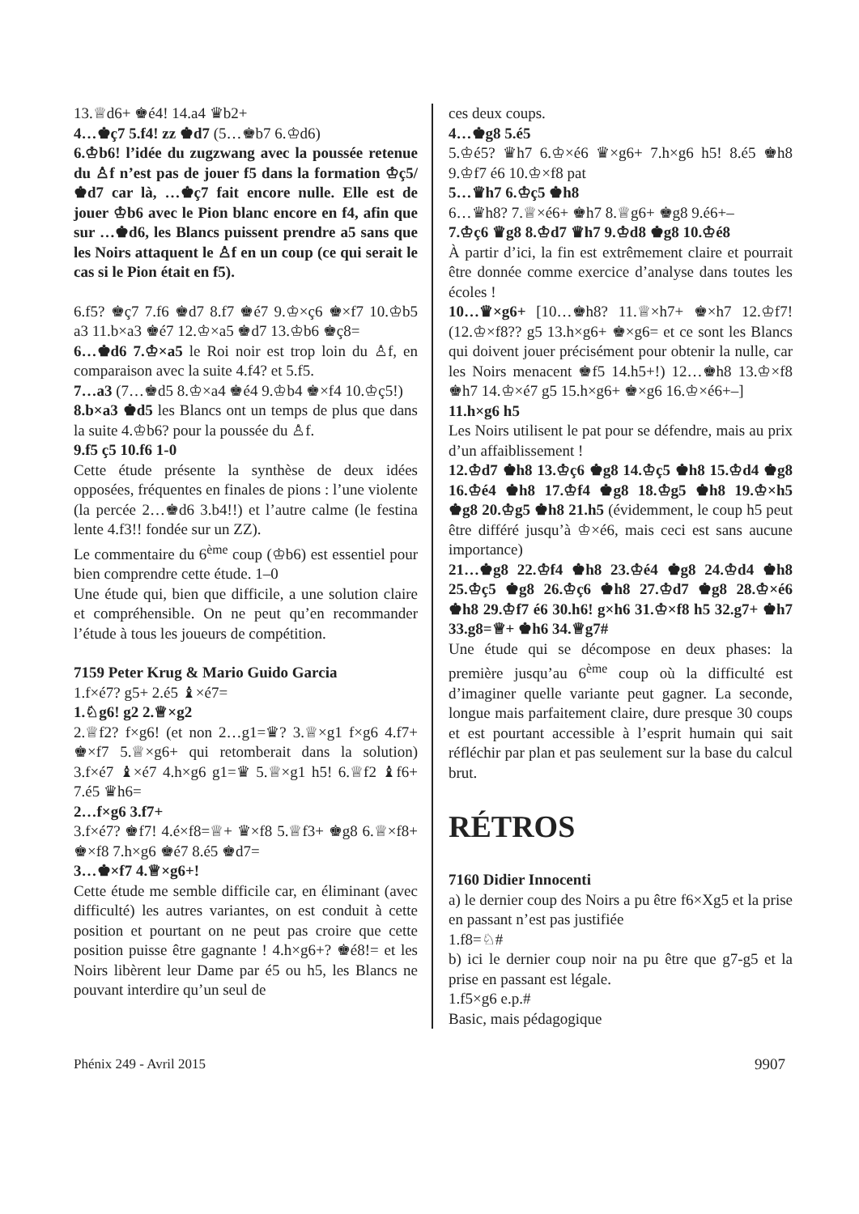13.♕d6+ ♚é4! 14.a4 ♛b2+
4…♚ç7 5.f4! zz ♚d7 (5…♚b7 6.♔d6)
6.♔b6! l’idée du zugzwang avec la poussée retenue du ♙f n’est pas de jouer f5 dans la formation ♔ç5/♚d7 car là, …♚ç7 fait encore nulle. Elle est de jouer ♔b6 avec le Pion blanc encore en f4, afin que sur …♚d6, les Blancs puissent prendre a5 sans que les Noirs attaquent le ♙f en un coup (ce qui serait le cas si le Pion était en f5).
6.f5? ♚ç7 7.f6 ♚d7 8.f7 ♚é7 9.♔×ç6 ♚×f7 10.♔b5 a3 11.b×a3 ♚é7 12.♔×a5 ♚d7 13.♔b6 ♚ç8=
6…♚d6 7.♔×a5 le Roi noir est trop loin du ♙f, en comparaison avec la suite 4.f4? et 5.f5.
7…a3 (7…♚d5 8.♔×a4 ♚é4 9.♔b4 ♚×f4 10.♔ç5!)
8.b×a3 ♚d5 les Blancs ont un temps de plus que dans la suite 4.♔b6? pour la poussée du ♙f.
9.f5 ç5 10.f6 1-0
Cette étude présente la synthèse de deux idées opposées, fréquentes en finales de pions : l’une violente (la percée 2…♚d6 3.b4!!) et l’autre calme (le festina lente 4.f3!! fondée sur un ZZ).
Le commentaire du 6<sup>ème</sup> coup (♔b6) est essentiel pour bien comprendre cette étude. 1–0
Une étude qui, bien que difficile, a une solution claire et compréhensible. On ne peut qu’en recommander l’étude à tous les joueurs de compétition.
7159 Peter Krug & Mario Guido Garcia
1.f×é7? g5+ 2.é5 ♝×é7=
1.♘g6! g2 2.♕×g2
2.♕f2? f×g6! (et non 2…g1=♛? 3.♕×g1 f×g6 4.f7+ ♚×f7 5.♕×g6+ qui retomberait dans la solution) 3.f×é7 ♝×é7 4.h×g6 g1=♛ 5.♕×g1 h5! 6.♕f2 ♝f6+ 7.é5 ♛h6=
2…f×g6 3.f7+
3.f×é7? ♚f7! 4.é×f8=♕+ ♛×f8 5.♕f3+ ♚g8 6.♕×f8+ ♚×f8 7.h×g6 ♚é7 8.é5 ♚d7=
3…♚×f7 4.♕×g6+!
Cette étude me semble difficile car, en éliminant (avec difficulté) les autres variantes, on est conduit à cette position et pourtant on ne peut pas croire que cette position puisse être gagnante ! 4.h×g6+? ♚é8!= et les Noirs libèrent leur Dame par é5 ou h5, les Blancs ne pouvant interdire qu’un seul de
ces deux coups.
4…♚g8 5.é5
5.♔é5? ♛h7 6.♔×é6 ♛×g6+ 7.h×g6 h5! 8.é5 ♚h8 9.♔f7 é6 10.♔×f8 pat
5…♛h7 6.♔ç5 ♚h8
6…♛h8? 7.♕×é6+ ♚h7 8.♕g6+ ♚g8 9.é6+–
7.♔ç6 ♛g8 8.♔d7 ♛h7 9.♔d8 ♚g8 10.♔é8
À partir d’ici, la fin est extrêmement claire et pourrait être donnée comme exercice d’analyse dans toutes les écoles !
10…♛×g6+ [10…♚h8? 11.♕×h7+ ♚×h7 12.♔f7! (12.♔×f8?? g5 13.h×g6+ ♚×g6= et ce sont les Blancs qui doivent jouer précisément pour obtenir la nulle, car les Noirs menacent ♚f5 14.h5+!) 12…♚h8 13.♔×f8 ♚h7 14.♔×é7 g5 15.h×g6+ ♚×g6 16.♔×é6+–]
11.h×g6 h5
Les Noirs utilisent le pat pour se défendre, mais au prix d’un affaiblissement !
12.♔d7 ♚h8 13.♔ç6 ♚g8 14.♔ç5 ♚h8 15.♔d4 ♚g8 16.♔é4 ♚h8 17.♔f4 ♚g8 18.♔g5 ♚h8 19.♔×h5 ♚g8 20.♔g5 ♚h8 21.h5 (évidemment, le coup h5 peut être différé jusqu’à ♔×é6, mais ceci est sans aucune importance)
21…♚g8 22.♔f4 ♚h8 23.♔é4 ♚g8 24.♔d4 ♚h8 25.♔ç5 ♚g8 26.♔ç6 ♚h8 27.♔d7 ♚g8 28.♔×é6 ♚h8 29.♔f7 é6 30.h6! g×h6 31.♔×f8 h5 32.g7+ ♚h7 33.g8=♕+ ♚h6 34.♕g7#
Une étude qui se décompose en deux phases: la première jusqu’au 6<sup>ème</sup> coup où la difficulté est d’imaginer quelle variante peut gagner. La seconde, longue mais parfaitement claire, dure presque 30 coups et est pourtant accessible à l’esprit humain qui sait réfléchir par plan et pas seulement sur la base du calcul brut.
RÉTROS
7160 Didier Innocenti
a) le dernier coup des Noirs a pu être f6×Xg5 et la prise en passant n’est pas justifiée
1.f8=♘#
b) ici le dernier coup noir na pu être que g7-g5 et la prise en passant est légale.
1.f5×g6 e.p.#
Basic, mais pédagogique
Phénix 249 - Avril 2015 9907